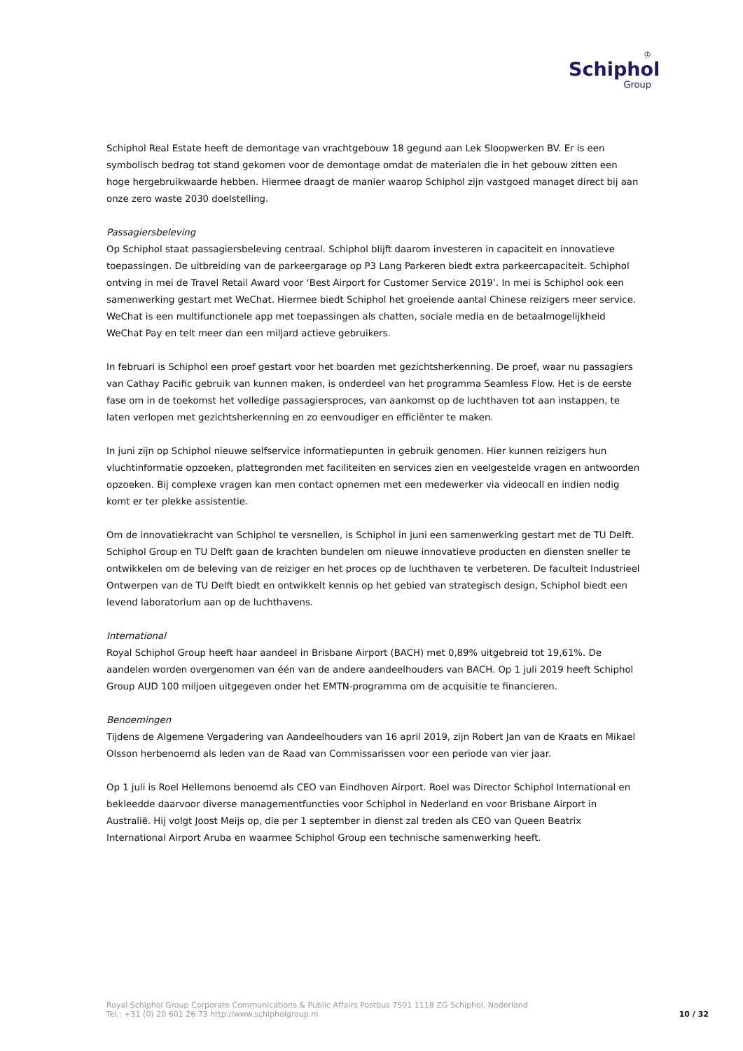♔
Schiphol
Group
Schiphol Real Estate heeft de demontage van vrachtgebouw 18 gegund aan Lek Sloopwerken BV. Er is een symbolisch bedrag tot stand gekomen voor de demontage omdat de materialen die in het gebouw zitten een hoge hergebruikwaarde hebben. Hiermee draagt de manier waarop Schiphol zijn vastgoed managet direct bij aan onze zero waste 2030 doelstelling.
Passagiersbeleving
Op Schiphol staat passagiersbeleving centraal. Schiphol blijft daarom investeren in capaciteit en innovatieve toepassingen. De uitbreiding van de parkeergarage op P3 Lang Parkeren biedt extra parkeercapaciteit. Schiphol ontving in mei de Travel Retail Award voor ‘Best Airport for Customer Service 2019’. In mei is Schiphol ook een samenwerking gestart met WeChat. Hiermee biedt Schiphol het groeiende aantal Chinese reizigers meer service. WeChat is een multifunctionele app met toepassingen als chatten, sociale media en de betaalmogelijkheid WeChat Pay en telt meer dan een miljard actieve gebruikers.
In februari is Schiphol een proef gestart voor het boarden met gezichtsherkenning. De proef, waar nu passagiers van Cathay Pacific gebruik van kunnen maken, is onderdeel van het programma Seamless Flow. Het is de eerste fase om in de toekomst het volledige passagiersproces, van aankomst op de luchthaven tot aan instappen, te laten verlopen met gezichtsherkenning en zo eenvoudiger en efficiënter te maken.
In juni zijn op Schiphol nieuwe selfservice informatiepunten in gebruik genomen. Hier kunnen reizigers hun vluchtinformatie opzoeken, plattegronden met faciliteiten en services zien en veelgestelde vragen en antwoorden opzoeken. Bij complexe vragen kan men contact opnemen met een medewerker via videocall en indien nodig komt er ter plekke assistentie.
Om de innovatiekracht van Schiphol te versnellen, is Schiphol in juni een samenwerking gestart met de TU Delft. Schiphol Group en TU Delft gaan de krachten bundelen om nieuwe innovatieve producten en diensten sneller te ontwikkelen om de beleving van de reiziger en het proces op de luchthaven te verbeteren. De faculteit Industrieel Ontwerpen van de TU Delft biedt en ontwikkelt kennis op het gebied van strategisch design, Schiphol biedt een levend laboratorium aan op de luchthavens.
International
Royal Schiphol Group heeft haar aandeel in Brisbane Airport (BACH) met 0,89% uitgebreid tot 19,61%. De aandelen worden overgenomen van één van de andere aandeelhouders van BACH. Op 1 juli 2019 heeft Schiphol Group AUD 100 miljoen uitgegeven onder het EMTN-programma om de acquisitie te financieren.
Benoemingen
Tijdens de Algemene Vergadering van Aandeelhouders van 16 april 2019, zijn Robert Jan van de Kraats en Mikael Olsson herbenoemd als leden van de Raad van Commissarissen voor een periode van vier jaar.
Op 1 juli is Roel Hellemons benoemd als CEO van Eindhoven Airport. Roel was Director Schiphol International en bekleedde daarvoor diverse managementfuncties voor Schiphol in Nederland en voor Brisbane Airport in Australië. Hij volgt Joost Meijs op, die per 1 september in dienst zal treden als CEO van Queen Beatrix International Airport Aruba en waarmee Schiphol Group een technische samenwerking heeft.
Royal Schiphol Group Corporate Communications & Public Affairs Postbus 7501 1118 ZG Schiphol, Nederland
Tel.: +31 (0) 20 601 26 73 http://www.schipholgroup.nl
10 / 32